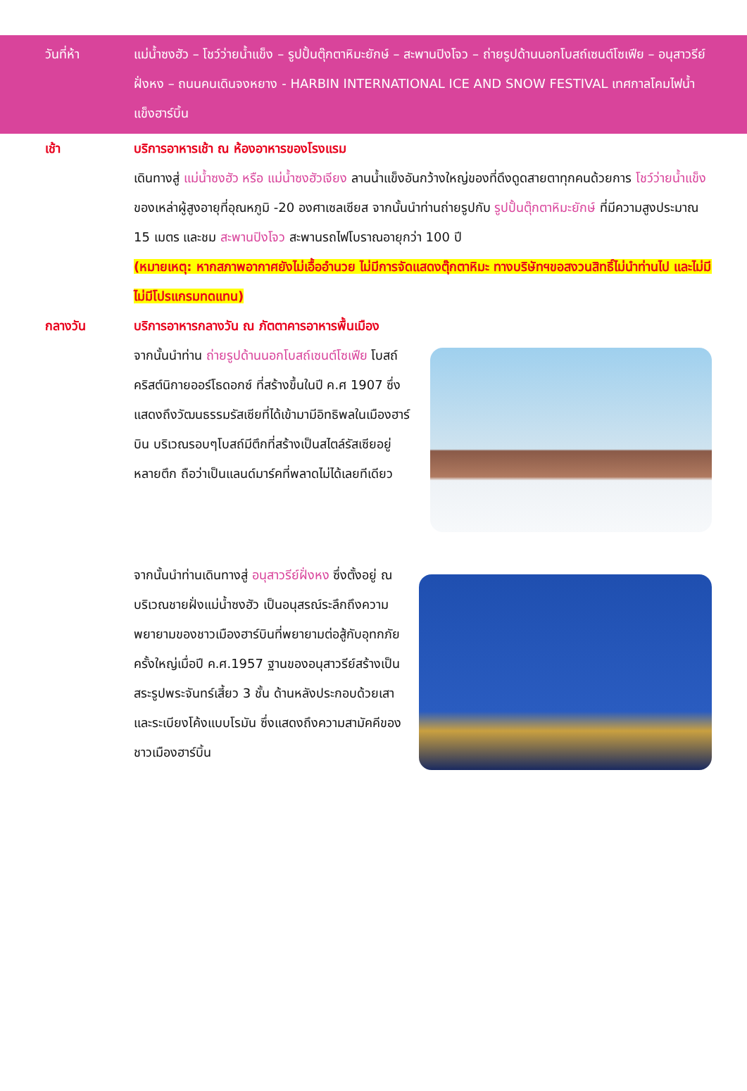วันที่ห้า แม่น้ำซงฮัว – โชว์ว่ายน้ำแข็ง – รูปปั้นตุ๊กตาหิมะยักษ์ – สะพานปิงโจว – ถ่ายรูปด้านนอกโบสถ์เซนต์โซเฟีย – อนุสาวรีย์ฝั่งหง – ถนนคนเดินจงหยาง - HARBIN INTERNATIONAL ICE AND SNOW FESTIVAL เทศกาลโคมไฟน้ำแข็งฮาร์บิ้น
เช้า
บริการอาหารเช้า ณ ห้องอาหารของโรงแรม
เดินทางสู่ แม่น้ำซงฮัว หรือ แม่น้ำซงฮัวเจียง ลานน้ำแข็งอันกว้างใหญ่ของที่ดึงดูดสายตาทุกคนด้วยการ โชว์ว่ายน้ำแข็ง ของเหล่าผู้สูงอายุที่อุณหภูมิ -20 องศาเซลเซียส จากนั้นนำท่านถ่ายรูปกับ รูปปั้นตุ๊กตาหิมะยักษ์ ที่มีความสูงประมาณ 15 เมตร และชม สะพานปิงโจว สะพานรถไฟโบราณอายุกว่า 100 ปี
(หมายเหตุ: หากสภาพอากาศยังไม่เอื้ออำนวย ไม่มีการจัดแสดงตุ๊กตาหิมะ ทางบริษัทฯขอสงวนสิทธิ์ไม่นำท่านไป และไม่มีไม่มีโปรแกรมทดแทน)
กลางวัน
บริการอาหารกลางวัน ณ ภัตตาคารอาหารพื้นเมือง
จากนั้นนำท่าน ถ่ายรูปด้านนอกโบสถ์เซนต์โซเฟีย โบสถ์คริสต์นิกายออร์โธดอกซ์ ที่สร้างขึ้นในปี ค.ศ 1907 ซึ่งแสดงถึงวัฒนธรรมรัสเซียที่ได้เข้ามามีอิทธิพลในเมืองฮาร์บิน บริเวณรอบๆโบสถ์มีตึกที่สร้างเป็นสไตล์รัสเซียอยู่หลายตึก ถือว่าเป็นแลนด์มาร์คที่พลาดไม่ได้เลยทีเดียว
จากนั้นนำท่านเดินทางสู่ อนุสาวรีย์ฝั่งหง ซึ่งตั้งอยู่ ณ บริเวณชายฝั่งแม่น้ำซงฮัว เป็นอนุสรณ์ระลึกถึงความพยายามของชาวเมืองฮาร์บินที่พยายามต่อสู้กับอุทกภัยครั้งใหญ่เมื่อปี ค.ศ.1957 ฐานของอนุสาวรีย์สร้างเป็นสระรูปพระจันทร์เสี้ยว 3 ชั้น ด้านหลังประกอบด้วยเสาและระเบียงโค้งแบบโรมัน ซึ่งแสดงถึงความสามัคคีของชาวเมืองฮาร์บิ้น